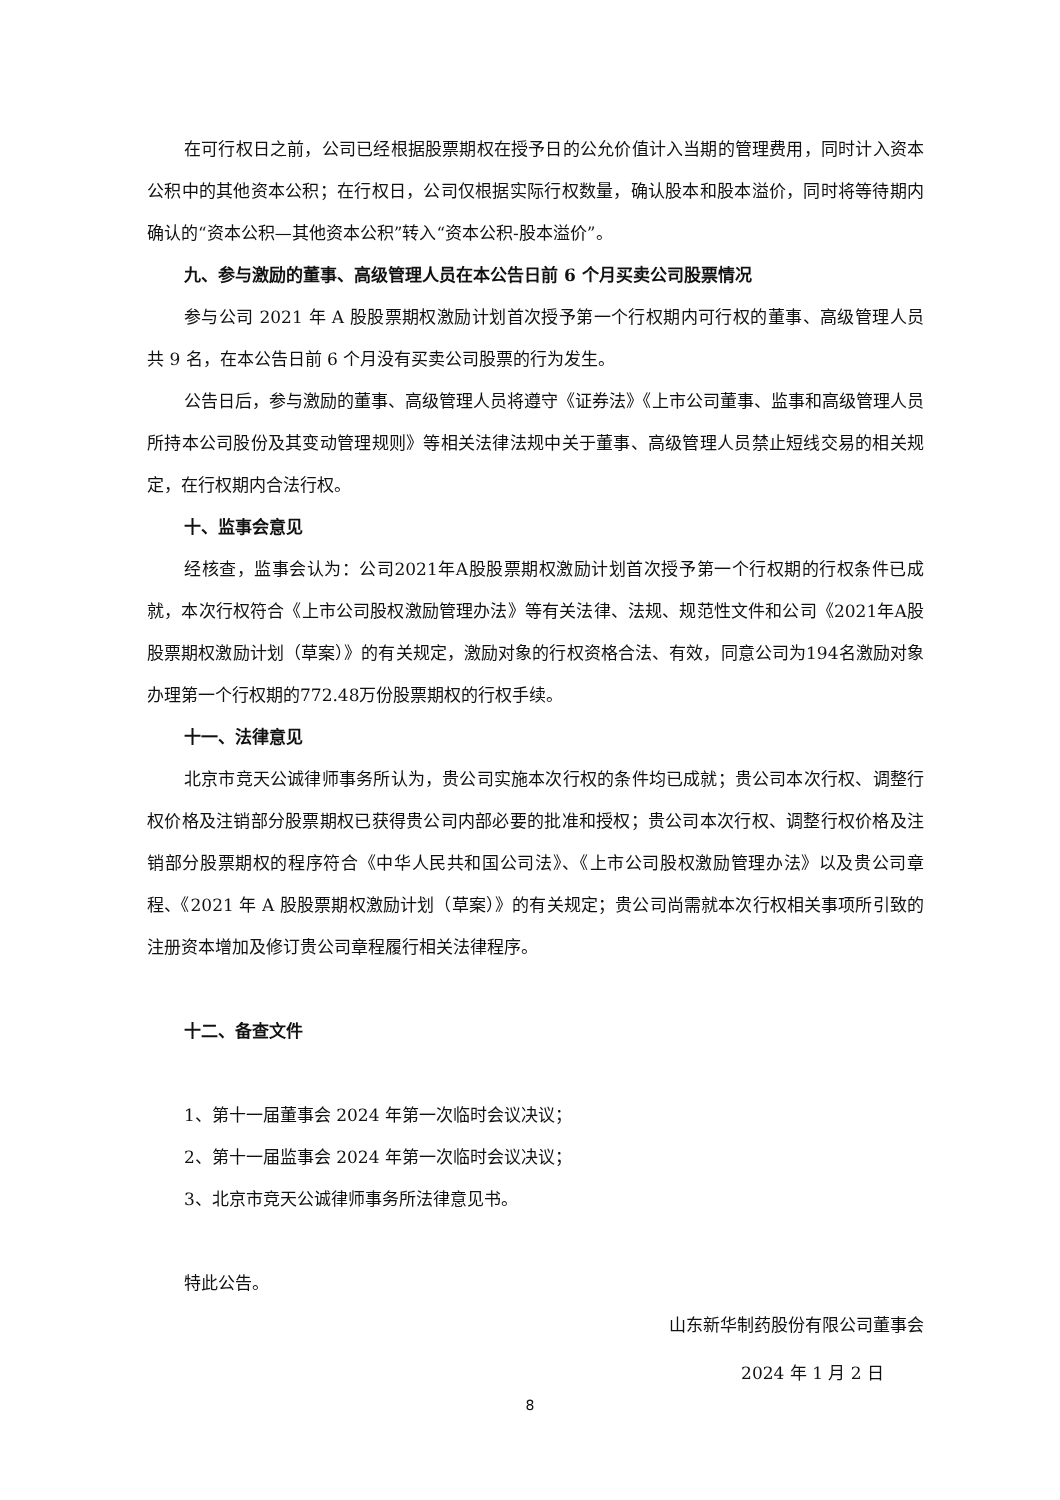在可行权日之前，公司已经根据股票期权在授予日的公允价值计入当期的管理费用，同时计入资本公积中的其他资本公积；在行权日，公司仅根据实际行权数量，确认股本和股本溢价，同时将等待期内确认的“资本公积—其他资本公积”转入“资本公积-股本溢价”。
九、参与激励的董事、高级管理人员在本公告日前 6 个月买卖公司股票情况
参与公司 2021 年 A 股股票期权激励计划首次授予第一个行权期内可行权的董事、高级管理人员共 9 名，在本公告日前 6 个月没有买卖公司股票的行为发生。
公告日后，参与激励的董事、高级管理人员将遵守《证券法》《上市公司董事、监事和高级管理人员所持本公司股份及其变动管理规则》等相关法律法规中关于董事、高级管理人员禁止短线交易的相关规定，在行权期内合法行权。
十、监事会意见
经核查，监事会认为：公司2021年A股股票期权激励计划首次授予第一个行权期的行权条件已成就，本次行权符合《上市公司股权激励管理办法》等有关法律、法规、规范性文件和公司《2021年A股股票期权激励计划（草案）》的有关规定，激励对象的行权资格合法、有效，同意公司为194名激励对象办理第一个行权期的772.48万份股票期权的行权手续。
十一、法律意见
北京市竞天公诚律师事务所认为，贵公司实施本次行权的条件均已成就；贵公司本次行权、调整行权价格及注销部分股票期权已获得贵公司内部必要的批准和授权；贵公司本次行权、调整行权价格及注销部分股票期权的程序符合《中华人民共和国公司法》、《上市公司股权激励管理办法》以及贵公司章程、《2021 年 A 股股票期权激励计划（草案）》的有关规定；贵公司尚需就本次行权相关事项所引致的注册资本增加及修订贵公司章程履行相关法律程序。
十二、备查文件
1、第十一届董事会 2024 年第一次临时会议决议；
2、第十一届监事会 2024 年第一次临时会议决议；
3、北京市竞天公诚律师事务所法律意见书。
特此公告。
山东新华制药股份有限公司董事会
2024 年 1 月 2 日
8